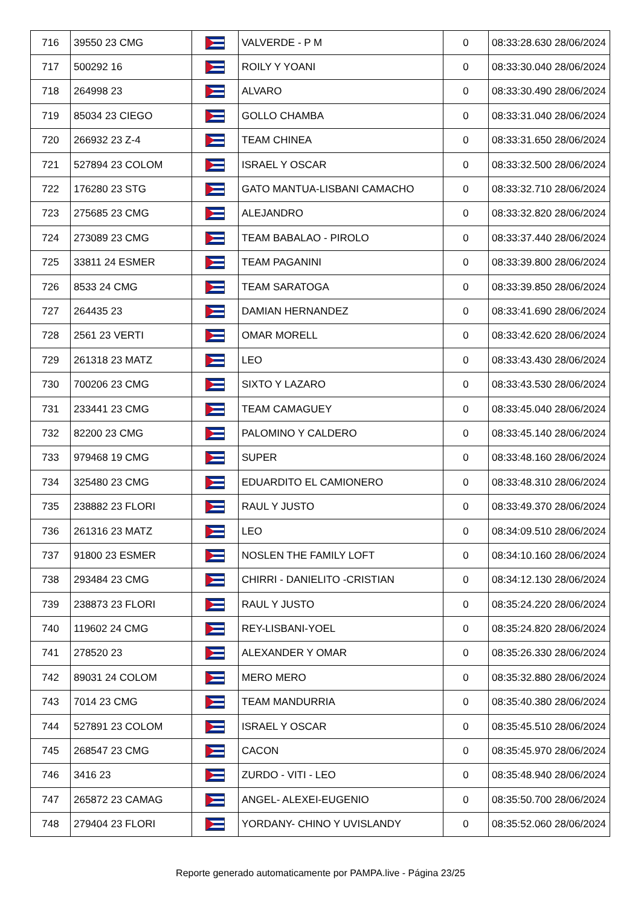| 716 | 39550 23 CMG | | VALVERDE - P M | 0 | 08:33:28.630 28/06/2024 |
| 717 | 500292 16 | | ROILY Y YOANI | 0 | 08:33:30.040 28/06/2024 |
| 718 | 264998 23 | | ALVARO | 0 | 08:33:30.490 28/06/2024 |
| 719 | 85034 23 CIEGO | | GOLLO CHAMBA | 0 | 08:33:31.040 28/06/2024 |
| 720 | 266932 23 Z-4 | | TEAM CHINEA | 0 | 08:33:31.650 28/06/2024 |
| 721 | 527894 23 COLOM | | ISRAEL Y OSCAR | 0 | 08:33:32.500 28/06/2024 |
| 722 | 176280 23 STG | | GATO MANTUA-LISBANI CAMACHO | 0 | 08:33:32.710 28/06/2024 |
| 723 | 275685 23 CMG | | ALEJANDRO | 0 | 08:33:32.820 28/06/2024 |
| 724 | 273089 23 CMG | | TEAM BABALAO - PIROLO | 0 | 08:33:37.440 28/06/2024 |
| 725 | 33811 24 ESMER | | TEAM PAGANINI | 0 | 08:33:39.800 28/06/2024 |
| 726 | 8533 24 CMG | | TEAM SARATOGA | 0 | 08:33:39.850 28/06/2024 |
| 727 | 264435 23 | | DAMIAN HERNANDEZ | 0 | 08:33:41.690 28/06/2024 |
| 728 | 2561 23 VERTI | | OMAR MORELL | 0 | 08:33:42.620 28/06/2024 |
| 729 | 261318 23 MATZ | | LEO | 0 | 08:33:43.430 28/06/2024 |
| 730 | 700206 23 CMG | | SIXTO Y LAZARO | 0 | 08:33:43.530 28/06/2024 |
| 731 | 233441 23 CMG | | TEAM CAMAGUEY | 0 | 08:33:45.040 28/06/2024 |
| 732 | 82200 23 CMG | | PALOMINO Y CALDERO | 0 | 08:33:45.140 28/06/2024 |
| 733 | 979468 19 CMG | | SUPER | 0 | 08:33:48.160 28/06/2024 |
| 734 | 325480 23 CMG | | EDUARDITO EL CAMIONERO | 0 | 08:33:48.310 28/06/2024 |
| 735 | 238882 23 FLORI | | RAUL Y JUSTO | 0 | 08:33:49.370 28/06/2024 |
| 736 | 261316 23 MATZ | | LEO | 0 | 08:34:09.510 28/06/2024 |
| 737 | 91800 23 ESMER | | NOSLEN THE FAMILY LOFT | 0 | 08:34:10.160 28/06/2024 |
| 738 | 293484 23 CMG | | CHIRRI - DANIELITO -CRISTIAN | 0 | 08:34:12.130 28/06/2024 |
| 739 | 238873 23 FLORI | | RAUL Y JUSTO | 0 | 08:35:24.220 28/06/2024 |
| 740 | 119602 24 CMG | | REY-LISBANI-YOEL | 0 | 08:35:24.820 28/06/2024 |
| 741 | 278520 23 | | ALEXANDER Y OMAR | 0 | 08:35:26.330 28/06/2024 |
| 742 | 89031 24 COLOM | | MERO MERO | 0 | 08:35:32.880 28/06/2024 |
| 743 | 7014 23 CMG | | TEAM MANDURRIA | 0 | 08:35:40.380 28/06/2024 |
| 744 | 527891 23 COLOM | | ISRAEL Y OSCAR | 0 | 08:35:45.510 28/06/2024 |
| 745 | 268547 23 CMG | | CACON | 0 | 08:35:45.970 28/06/2024 |
| 746 | 3416 23 | | ZURDO - VITI - LEO | 0 | 08:35:48.940 28/06/2024 |
| 747 | 265872 23 CAMAG | | ANGEL- ALEXEI-EUGENIO | 0 | 08:35:50.700 28/06/2024 |
| 748 | 279404 23 FLORI | | YORDANY- CHINO Y UVISLANDY | 0 | 08:35:52.060 28/06/2024 |
Reporte generado automaticamente por PAMPA.live - Página 23/25